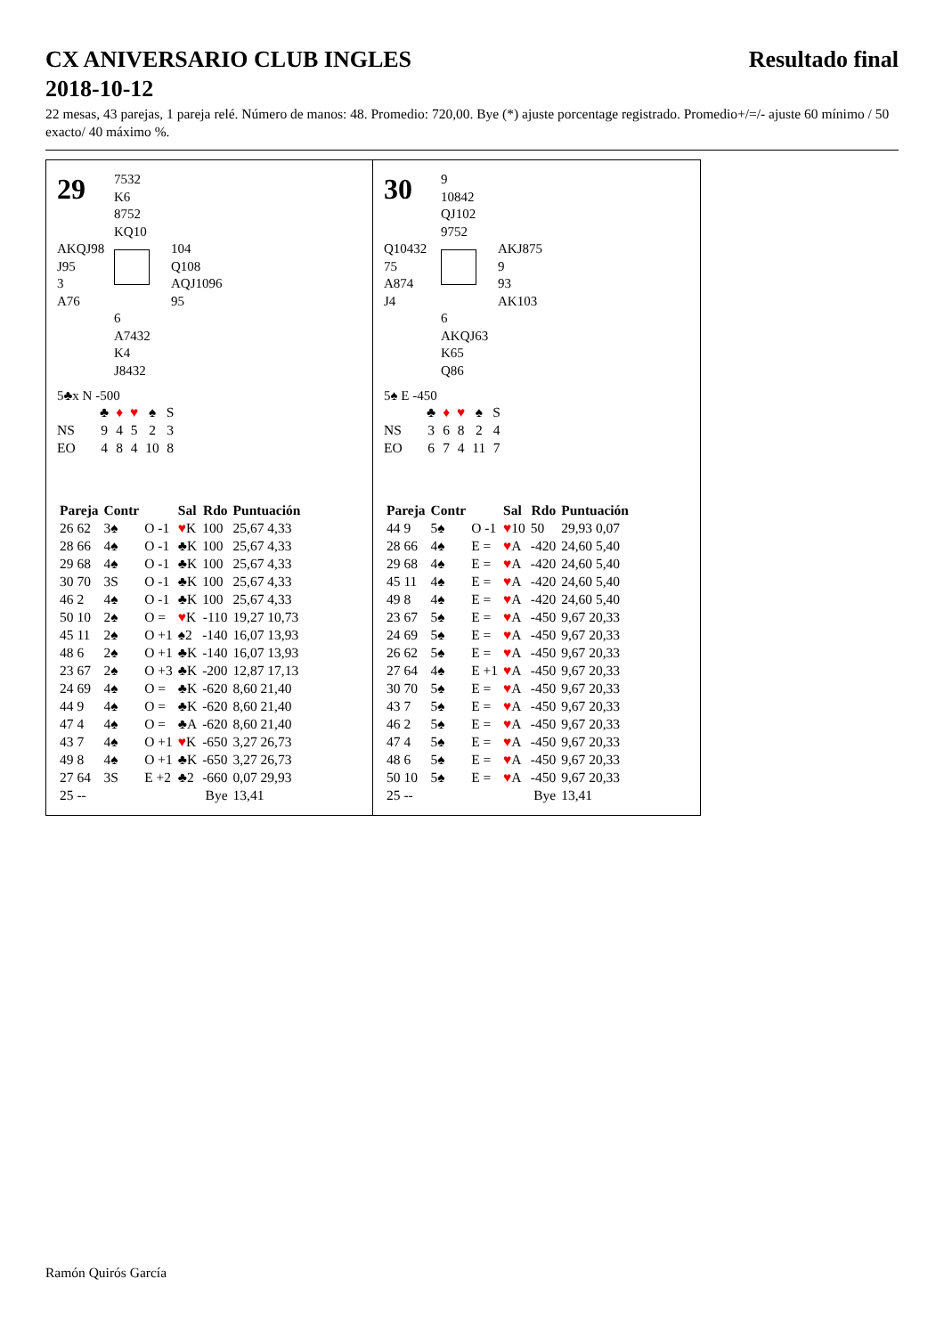CX ANIVERSARIO CLUB INGLES
2018-10-12
Resultado final
22 mesas, 43 parejas, 1 pareja relé. Número de manos: 48. Promedio: 720,00. Bye (*) ajuste porcentage registrado. Promedio+/=/- ajuste 60 mínimo / 50 exacto/ 40 máximo %.
29
7532
K6
8752
KQ10
AKQJ98
J95
3
A76
104
Q108
AQJ1096
95
6
A7432
K4
J8432
5♣x N -500
| | ♣ | ♦ | ♥ | ♠ | S |
| NS | 9 | 4 | 5 | 2 | 3 |
| EO | 4 | 8 | 4 | 10 | 8 |
| Pareja | Contr | | Sal | Rdo | Puntuación |
| --- | --- | --- | --- | --- | --- |
| 26 62 | 3♠ | O -1 | ♥ K | 100 | 25,67 4,33 |
| 28 66 | 4♠ | O -1 | ♣K | 100 | 25,67 4,33 |
| 29 68 | 4♠ | O -1 | ♣K | 100 | 25,67 4,33 |
| 30 70 | 3S | O -1 | ♣K | 100 | 25,67 4,33 |
| 46 2 | 4♠ | O -1 | ♣K | 100 | 25,67 4,33 |
| 50 10 | 2♠ | O = | ♥ K | -110 | 19,27 10,73 |
| 45 11 | 2♠ | O +1 | ♠2 | -140 | 16,07 13,93 |
| 48 6 | 2♠ | O +1 | ♣K | -140 | 16,07 13,93 |
| 23 67 | 2♠ | O +3 | ♣K | -200 | 12,87 17,13 |
| 24 69 | 4♠ | O = | ♣K | -620 | 8,60 21,40 |
| 44 9 | 4♠ | O = | ♣K | -620 | 8,60 21,40 |
| 47 4 | 4♠ | O = | ♣A | -620 | 8,60 21,40 |
| 43 7 | 4♠ | O +1 | ♥ K | -650 | 3,27 26,73 |
| 49 8 | 4♠ | O +1 | ♣K | -650 | 3,27 26,73 |
| 27 64 | 3S | E +2 | ♣2 | -660 | 0,07 29,93 |
| 25 -- | | | | Bye | 13,41 |
30
9
10842
QJ102
9752
Q10432
75
A874
J4
AKJ875
9
93
AK103
6
AKQJ63
K65
Q86
5♠ E -450
| | ♣ | ♦ | ♥ | ♠ | S |
| NS | 3 | 6 | 8 | 2 | 4 |
| EO | 6 | 7 | 4 | 11 | 7 |
| Pareja | Contr | | Sal | Rdo | Puntuación |
| --- | --- | --- | --- | --- | --- |
| 44 9 | 5♠ | O -1 | ♥ 10 | 50 | 29,93 0,07 |
| 28 66 | 4♠ | E = | ♥ A | -420 | 24,60 5,40 |
| 29 68 | 4♠ | E = | ♥ A | -420 | 24,60 5,40 |
| 45 11 | 4♠ | E = | ♥ A | -420 | 24,60 5,40 |
| 49 8 | 4♠ | E = | ♥ A | -420 | 24,60 5,40 |
| 23 67 | 5♠ | E = | ♥ A | -450 | 9,67 20,33 |
| 24 69 | 5♠ | E = | ♥ A | -450 | 9,67 20,33 |
| 26 62 | 5♠ | E = | ♥ A | -450 | 9,67 20,33 |
| 27 64 | 4♠ | E +1 | ♥ A | -450 | 9,67 20,33 |
| 30 70 | 5♠ | E = | ♥ A | -450 | 9,67 20,33 |
| 43 7 | 5♠ | E = | ♥ A | -450 | 9,67 20,33 |
| 46 2 | 5♠ | E = | ♥ A | -450 | 9,67 20,33 |
| 47 4 | 5♠ | E = | ♥ A | -450 | 9,67 20,33 |
| 48 6 | 5♠ | E = | ♥ A | -450 | 9,67 20,33 |
| 50 10 | 5♠ | E = | ♥ A | -450 | 9,67 20,33 |
| 25 -- | | | | Bye | 13,41 |
Ramón Quirós García